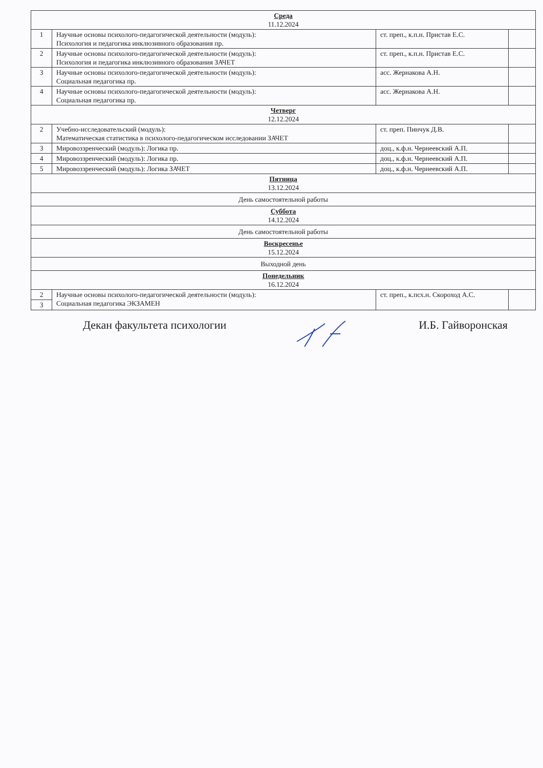| Среда 11.12.2024 | | | |
| 1 | Научные основы психолого-педагогической деятельности (модуль): Психология и педагогика инклюзивного образования пр. | ст. преп., к.п.н. Пристав Е.С. | |
| 2 | Научные основы психолого-педагогической деятельности (модуль): Психология и педагогика инклюзивного образования ЗАЧЕТ | ст. преп., к.п.н. Пристав Е.С. | |
| 3 | Научные основы психолого-педагогической деятельности (модуль): Социальная педагогика пр. | асс. Жернакова А.Н. | |
| 4 | Научные основы психолого-педагогической деятельности (модуль): Социальная педагогика пр. | асс. Жернакова А.Н. | |
| Четверг 12.12.2024 | | | |
| 2 | Учебно-исследовательский (модуль): Математическая статистика в психолого-педагогическом исследовании ЗАЧЕТ | ст. преп. Пинчук Д.В. | |
| 3 | Мировоззренческий (модуль): Логика пр. | доц., к.ф.н. Чернеевский А.П. | |
| 4 | Мировоззренческий (модуль): Логика пр. | доц., к.ф.н. Чернеевский А.П. | |
| 5 | Мировоззренческий (модуль): Логика ЗАЧЕТ | доц., к.ф.н. Чернеевский А.П. | |
| Пятница 13.12.2024 | | | |
| День самостоятельной работы | | | |
| Суббота 14.12.2024 | | | |
| День самостоятельной работы | | | |
| Воскресенье 15.12.2024 | | | |
| Выходной день | | | |
| Понедельник 16.12.2024 | | | |
| 2 | Научные основы психолого-педагогической деятельности (модуль): Социальная педагогика ЭКЗАМЕН | ст. преп., к.псх.н. Скороход А.С. | |
| 3 | | | |
Декан факультета психологии И.Б. Гайворонская